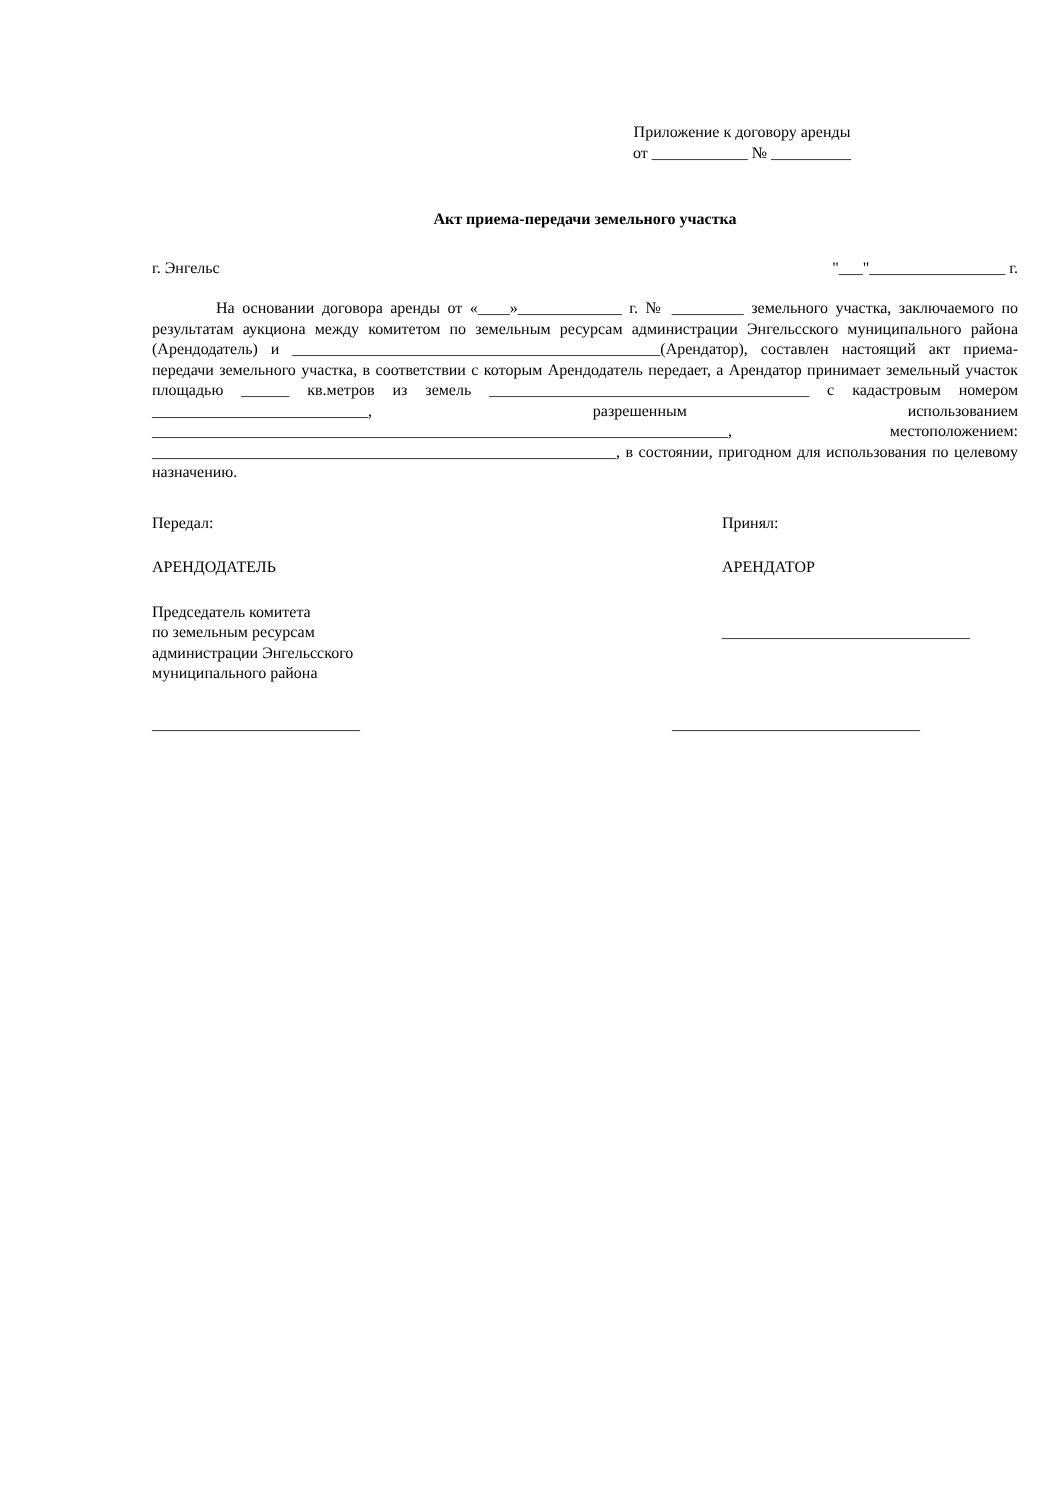Приложение к договору аренды
от ____________ № __________
Акт приема-передачи земельного участка
г. Энгельс "___"_________________ г.
На основании договора аренды от «____»_____________ г. № _________ земельного участка, заключаемого по результатам аукциона между комитетом по земельным ресурсам администрации Энгельсского муниципального района (Арендодатель) и ______________________________________________(Арендатор), составлен настоящий акт приема-передачи земельного участка, в соответствии с которым Арендодатель передает, а Арендатор принимает земельный участок площадью ______ кв.метров из земель ________________________________________ с кадастровым номером ___________________________, разрешенным использованием ________________________________________________________________________, местоположением: __________________________________________________________, в состоянии, пригодном для использования по целевому назначению.
Передал: Принял:
АРЕНДОДАТЕЛЬ АРЕНДАТОР
Председатель комитета
по земельным ресурсам
администрации Энгельсского
муниципального района
_______________________________
__________________________ _______________________________